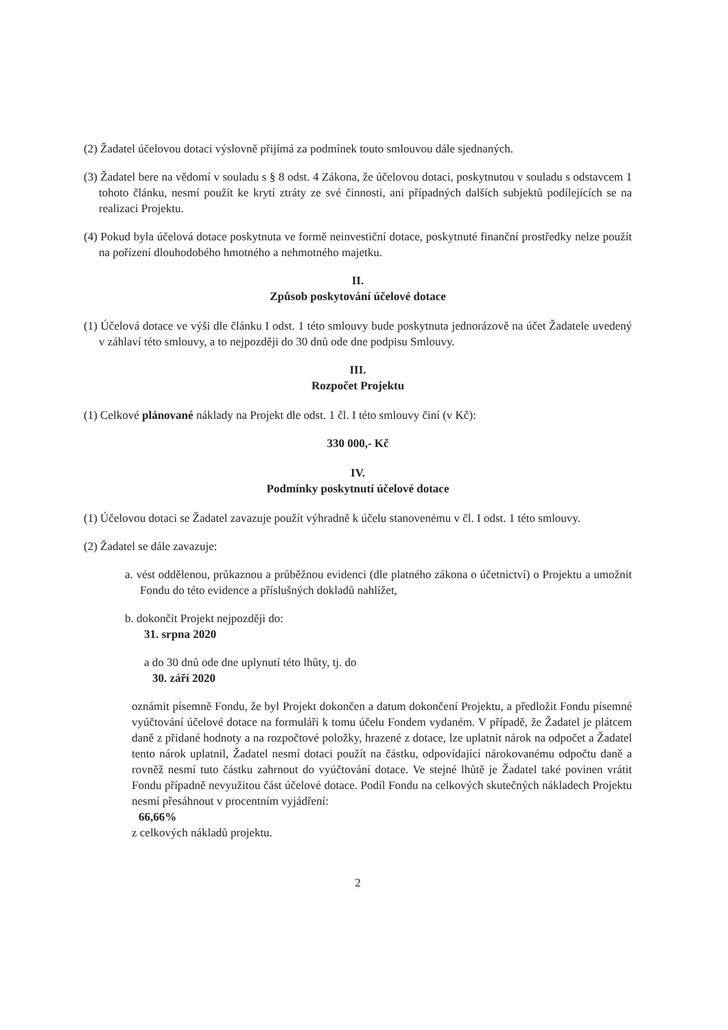(2) Žadatel účelovou dotaci výslovně přijímá za podmínek touto smlouvou dále sjednaných.
(3) Žadatel bere na vědomí v souladu s § 8 odst. 4 Zákona, že účelovou dotaci, poskytnutou v souladu s odstavcem 1 tohoto článku, nesmí použít ke krytí ztráty ze své činnosti, ani případných dalších subjektů podílejících se na realizaci Projektu.
(4) Pokud byla účelová dotace poskytnuta ve formě neinvestiční dotace, poskytnuté finanční prostředky nelze použít na pořízení dlouhodobého hmotného a nehmotného majetku.
II.
Způsob poskytování účelové dotace
(1) Účelová dotace ve výši dle článku I odst. 1 této smlouvy bude poskytnuta jednorázově na účet Žadatele uvedený v záhlaví této smlouvy, a to nejpozději do 30 dnů ode dne podpisu Smlouvy.
III.
Rozpočet Projektu
(1) Celkové plánované náklady na Projekt dle odst. 1 čl. I této smlouvy činí (v Kč):
330 000,- Kč
IV.
Podmínky poskytnutí účelové dotace
(1) Účelovou dotaci se Žadatel zavazuje použít výhradně k účelu stanovenému v čl. I odst. 1 této smlouvy.
(2) Žadatel se dále zavazuje:
a. vést oddělenou, průkaznou a průběžnou evidenci (dle platného zákona o účetnictví) o Projektu a umožnit Fondu do této evidence a příslušných dokladů nahlížet,
b. dokončit Projekt nejpozději do:
31. srpna 2020
a do 30 dnů ode dne uplynutí této lhůty, tj. do
30. září 2020
oznámit písemně Fondu, že byl Projekt dokončen a datum dokončení Projektu, a předložit Fondu písemné vyúčtování účelové dotace na formuláři k tomu účelu Fondem vydaném. V případě, že Žadatel je plátcem daně z přidané hodnoty a na rozpočtové položky, hrazené z dotace, lze uplatnit nárok na odpočet a Žadatel tento nárok uplatnil, Žadatel nesmí dotaci použít na částku, odpovídající nárokovanému odpočtu daně a rovněž nesmí tuto částku zahrnout do vyúčtování dotace. Ve stejné lhůtě je Žadatel také povinen vrátit Fondu případně nevyužitou část účelové dotace. Podíl Fondu na celkových skutečných nákladech Projektu nesmí přesáhnout v procentním vyjádření:
66,66%
z celkových nákladů projektu.
2